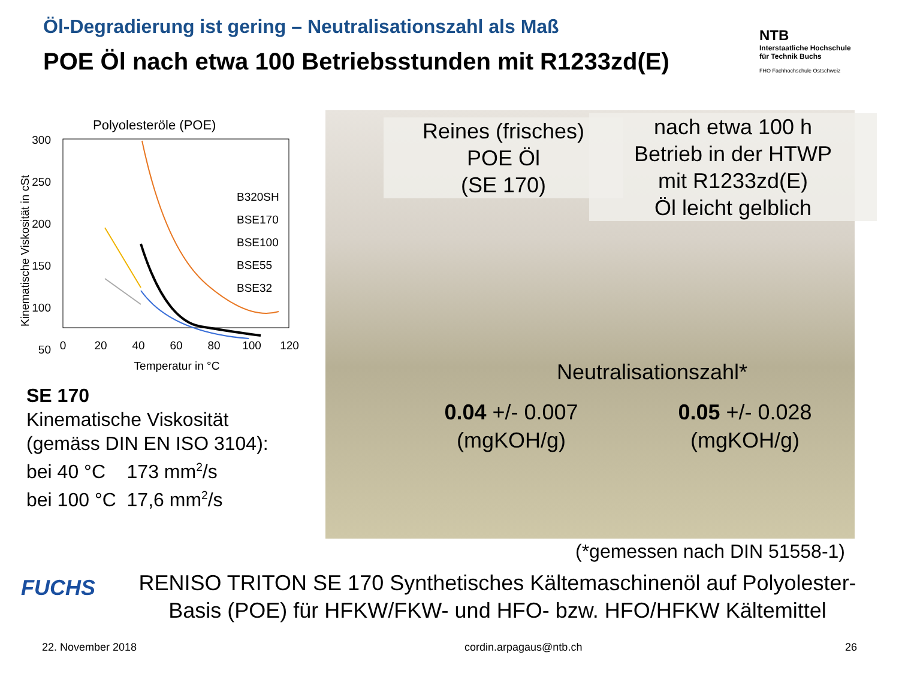Öl-Degradierung ist gering – Neutralisationszahl als Maß
POE Öl nach etwa 100 Betriebsstunden mit R1233zd(E)
NTB
Interstaatliche Hochschule
für Technik Buchs
FHO Fachhochschule Ostschweiz
Polyolesteröle (POE)
300
250
200
150
100
50
0
20
40
60
80
100
120
Temperatur in °C
Kinematische Viskosität in cSt
B320SH
BSE170
BSE100
BSE55
BSE32
SE 170
Kinematische Viskosität
(gemäss DIN EN ISO 3104):
bei 40 °C 173 mm<sup>2</sup>/s
bei 100 °C 17,6 mm<sup>2</sup>/s
Reines (frisches)
POE Öl
(SE 170)
nach etwa 100 h
Betrieb in der HTWP
mit R1233zd(E)
Öl leicht gelblich
Neutralisationszahl*
0.04 +/- 0.007
(mgKOH/g)
0.05 +/- 0.028
(mgKOH/g)
(*gemessen nach DIN 51558-1)
FUCHS
RENISO TRITON SE 170 Synthetisches Kältemaschinenöl auf Polyolester-Basis (POE) für HFKW/FKW- und HFO- bzw. HFO/HFKW Kältemittel
22. November 2018 cordin.arpagaus@ntb.ch 26